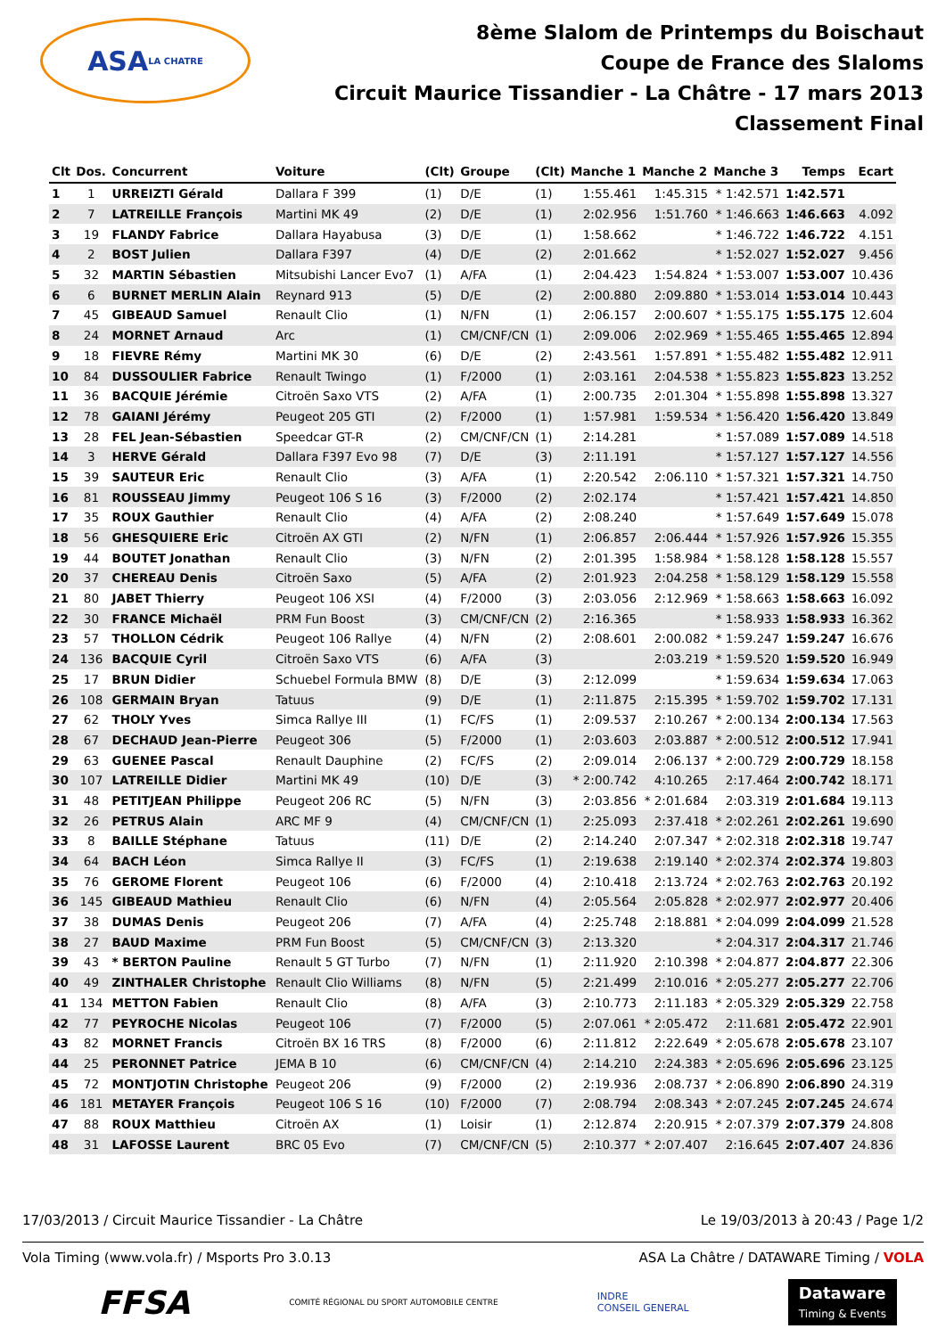ASA LA CHATRE
8ème Slalom de Printemps du Boischaut
Coupe de France des Slaloms
Circuit Maurice Tissandier - La Châtre - 17 mars 2013
Classement Final
| Clt | Dos. | Concurrent | Voiture | (Clt) | Groupe | (Clt) | Manche 1 | Manche 2 | Manche 3 | Temps | Ecart |
| --- | --- | --- | --- | --- | --- | --- | --- | --- | --- | --- | --- |
| 1 | 1 | URREIZTI Gérald | Dallara F 399 | (1) | D/E | (1) | 1:55.461 | 1:45.315 | * 1:42.571 | 1:42.571 | |
| 2 | 7 | LATREILLE François | Martini MK 49 | (2) | D/E | (1) | 2:02.956 | 1:51.760 | * 1:46.663 | 1:46.663 | 4.092 |
| 3 | 19 | FLANDY Fabrice | Dallara Hayabusa | (3) | D/E | (1) | 1:58.662 | | * 1:46.722 | 1:46.722 | 4.151 |
| 4 | 2 | BOST Julien | Dallara F397 | (4) | D/E | (2) | 2:01.662 | | * 1:52.027 | 1:52.027 | 9.456 |
| 5 | 32 | MARTIN Sébastien | Mitsubishi Lancer Evo7 | (1) | A/FA | (1) | 2:04.423 | 1:54.824 | * 1:53.007 | 1:53.007 | 10.436 |
| 6 | 6 | BURNET MERLIN Alain | Reynard 913 | (5) | D/E | (2) | 2:00.880 | 2:09.880 | * 1:53.014 | 1:53.014 | 10.443 |
| 7 | 45 | GIBEAUD Samuel | Renault Clio | (1) | N/FN | (1) | 2:06.157 | 2:00.607 | * 1:55.175 | 1:55.175 | 12.604 |
| 8 | 24 | MORNET Arnaud | Arc | (1) | CM/CNF/CN | (1) | 2:09.006 | 2:02.969 | * 1:55.465 | 1:55.465 | 12.894 |
| 9 | 18 | FIEVRE Rémy | Martini MK 30 | (6) | D/E | (2) | 2:43.561 | 1:57.891 | * 1:55.482 | 1:55.482 | 12.911 |
| 10 | 84 | DUSSOULIER Fabrice | Renault Twingo | (1) | F/2000 | (1) | 2:03.161 | 2:04.538 | * 1:55.823 | 1:55.823 | 13.252 |
| 11 | 36 | BACQUIE Jérémie | Citroën Saxo VTS | (2) | A/FA | (1) | 2:00.735 | 2:01.304 | * 1:55.898 | 1:55.898 | 13.327 |
| 12 | 78 | GAIANI Jérémy | Peugeot 205 GTI | (2) | F/2000 | (1) | 1:57.981 | 1:59.534 | * 1:56.420 | 1:56.420 | 13.849 |
| 13 | 28 | FEL Jean-Sébastien | Speedcar GT-R | (2) | CM/CNF/CN | (1) | 2:14.281 | | * 1:57.089 | 1:57.089 | 14.518 |
| 14 | 3 | HERVE Gérald | Dallara F397 Evo 98 | (7) | D/E | (3) | 2:11.191 | | * 1:57.127 | 1:57.127 | 14.556 |
| 15 | 39 | SAUTEUR Eric | Renault Clio | (3) | A/FA | (1) | 2:20.542 | 2:06.110 | * 1:57.321 | 1:57.321 | 14.750 |
| 16 | 81 | ROUSSEAU Jimmy | Peugeot 106 S 16 | (3) | F/2000 | (2) | 2:02.174 | | * 1:57.421 | 1:57.421 | 14.850 |
| 17 | 35 | ROUX Gauthier | Renault Clio | (4) | A/FA | (2) | 2:08.240 | | * 1:57.649 | 1:57.649 | 15.078 |
| 18 | 56 | GHESQUIERE Eric | Citroën AX GTI | (2) | N/FN | (1) | 2:06.857 | 2:06.444 | * 1:57.926 | 1:57.926 | 15.355 |
| 19 | 44 | BOUTET Jonathan | Renault Clio | (3) | N/FN | (2) | 2:01.395 | 1:58.984 | * 1:58.128 | 1:58.128 | 15.557 |
| 20 | 37 | CHEREAU Denis | Citroën Saxo | (5) | A/FA | (2) | 2:01.923 | 2:04.258 | * 1:58.129 | 1:58.129 | 15.558 |
| 21 | 80 | JABET Thierry | Peugeot 106 XSI | (4) | F/2000 | (3) | 2:03.056 | 2:12.969 | * 1:58.663 | 1:58.663 | 16.092 |
| 22 | 30 | FRANCE Michaël | PRM Fun Boost | (3) | CM/CNF/CN | (2) | 2:16.365 | | * 1:58.933 | 1:58.933 | 16.362 |
| 23 | 57 | THOLLON Cédrik | Peugeot 106 Rallye | (4) | N/FN | (2) | 2:08.601 | 2:00.082 | * 1:59.247 | 1:59.247 | 16.676 |
| 24 | 136 | BACQUIE Cyril | Citroën Saxo VTS | (6) | A/FA | (3) | | 2:03.219 | * 1:59.520 | 1:59.520 | 16.949 |
| 25 | 17 | BRUN Didier | Schuebel Formula BMW | (8) | D/E | (3) | 2:12.099 | | * 1:59.634 | 1:59.634 | 17.063 |
| 26 | 108 | GERMAIN Bryan | Tatuus | (9) | D/E | (1) | 2:11.875 | 2:15.395 | * 1:59.702 | 1:59.702 | 17.131 |
| 27 | 62 | THOLY Yves | Simca Rallye III | (1) | FC/FS | (1) | 2:09.537 | 2:10.267 | * 2:00.134 | 2:00.134 | 17.563 |
| 28 | 67 | DECHAUD Jean-Pierre | Peugeot 306 | (5) | F/2000 | (1) | 2:03.603 | 2:03.887 | * 2:00.512 | 2:00.512 | 17.941 |
| 29 | 63 | GUENEE Pascal | Renault Dauphine | (2) | FC/FS | (2) | 2:09.014 | 2:06.137 | * 2:00.729 | 2:00.729 | 18.158 |
| 30 | 107 | LATREILLE Didier | Martini MK 49 | (10) | D/E | (3) | * 2:00.742 | 4:10.265 | 2:17.464 | 2:00.742 | 18.171 |
| 31 | 48 | PETITJEAN Philippe | Peugeot 206 RC | (5) | N/FN | (3) | 2:03.856 | * 2:01.684 | 2:03.319 | 2:01.684 | 19.113 |
| 32 | 26 | PETRUS Alain | ARC MF 9 | (4) | CM/CNF/CN | (1) | 2:25.093 | 2:37.418 | * 2:02.261 | 2:02.261 | 19.690 |
| 33 | 8 | BAILLE Stéphane | Tatuus | (11) | D/E | (2) | 2:14.240 | 2:07.347 | * 2:02.318 | 2:02.318 | 19.747 |
| 34 | 64 | BACH Léon | Simca Rallye II | (3) | FC/FS | (1) | 2:19.638 | 2:19.140 | * 2:02.374 | 2:02.374 | 19.803 |
| 35 | 76 | GEROME Florent | Peugeot 106 | (6) | F/2000 | (4) | 2:10.418 | 2:13.724 | * 2:02.763 | 2:02.763 | 20.192 |
| 36 | 145 | GIBEAUD Mathieu | Renault Clio | (6) | N/FN | (4) | 2:05.564 | 2:05.828 | * 2:02.977 | 2:02.977 | 20.406 |
| 37 | 38 | DUMAS Denis | Peugeot 206 | (7) | A/FA | (4) | 2:25.748 | 2:18.881 | * 2:04.099 | 2:04.099 | 21.528 |
| 38 | 27 | BAUD Maxime | PRM Fun Boost | (5) | CM/CNF/CN | (3) | 2:13.320 | | * 2:04.317 | 2:04.317 | 21.746 |
| 39 | 43 | * BERTON Pauline | Renault 5 GT Turbo | (7) | N/FN | (1) | 2:11.920 | 2:10.398 | * 2:04.877 | 2:04.877 | 22.306 |
| 40 | 49 | ZINTHALER Christophe | Renault Clio Williams | (8) | N/FN | (5) | 2:21.499 | 2:10.016 | * 2:05.277 | 2:05.277 | 22.706 |
| 41 | 134 | METTON Fabien | Renault Clio | (8) | A/FA | (3) | 2:10.773 | 2:11.183 | * 2:05.329 | 2:05.329 | 22.758 |
| 42 | 77 | PEYROCHE Nicolas | Peugeot 106 | (7) | F/2000 | (5) | 2:07.061 | * 2:05.472 | 2:11.681 | 2:05.472 | 22.901 |
| 43 | 82 | MORNET Francis | Citroën BX 16 TRS | (8) | F/2000 | (6) | 2:11.812 | 2:22.649 | * 2:05.678 | 2:05.678 | 23.107 |
| 44 | 25 | PERONNET Patrice | JEMA B 10 | (6) | CM/CNF/CN | (4) | 2:14.210 | 2:24.383 | * 2:05.696 | 2:05.696 | 23.125 |
| 45 | 72 | MONTJOTIN Christophe | Peugeot 206 | (9) | F/2000 | (2) | 2:19.936 | 2:08.737 | * 2:06.890 | 2:06.890 | 24.319 |
| 46 | 181 | METAYER François | Peugeot 106 S 16 | (10) | F/2000 | (7) | 2:08.794 | 2:08.343 | * 2:07.245 | 2:07.245 | 24.674 |
| 47 | 88 | ROUX Matthieu | Citroën AX | (1) | Loisir | (1) | 2:12.874 | 2:20.915 | * 2:07.379 | 2:07.379 | 24.808 |
| 48 | 31 | LAFOSSE Laurent | BRC 05 Evo | (7) | CM/CNF/CN | (5) | 2:10.377 | * 2:07.407 | 2:16.645 | 2:07.407 | 24.836 |
17/03/2013 / Circuit Maurice Tissandier - La Châtre Le 19/03/2013 à 20:43 / Page 1/2
Vola Timing (www.vola.fr) / Msports Pro 3.0.13 ASA La Châtre / DATAWARE Timing / VOLA
FFSA COMITÉ RÉGIONAL DU SPORT AUTOMOBILE CENTRE INDRE
CONSEIL GENERAL Dataware
Timing & Events